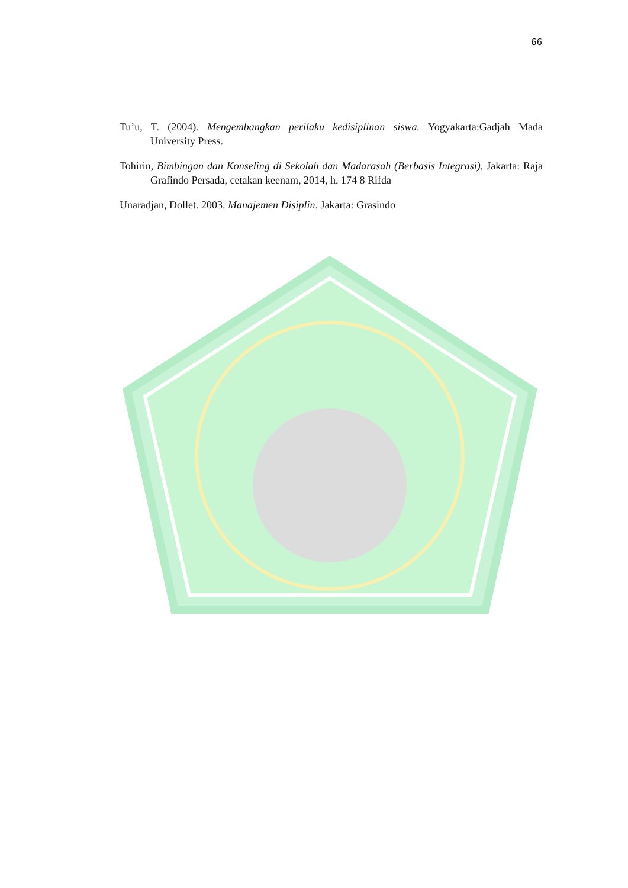66
Tu’u, T. (2004). Mengembangkan perilaku kedisiplinan siswa. Yogyakarta:Gadjah Mada University Press.
Tohirin, Bimbingan dan Konseling di Sekolah dan Madarasah (Berbasis Integrasi), Jakarta: Raja Grafindo Persada, cetakan keenam, 2014, h. 174 8 Rifda
Unaradjan, Dollet. 2003. Manajemen Disiplin. Jakarta: Grasindo